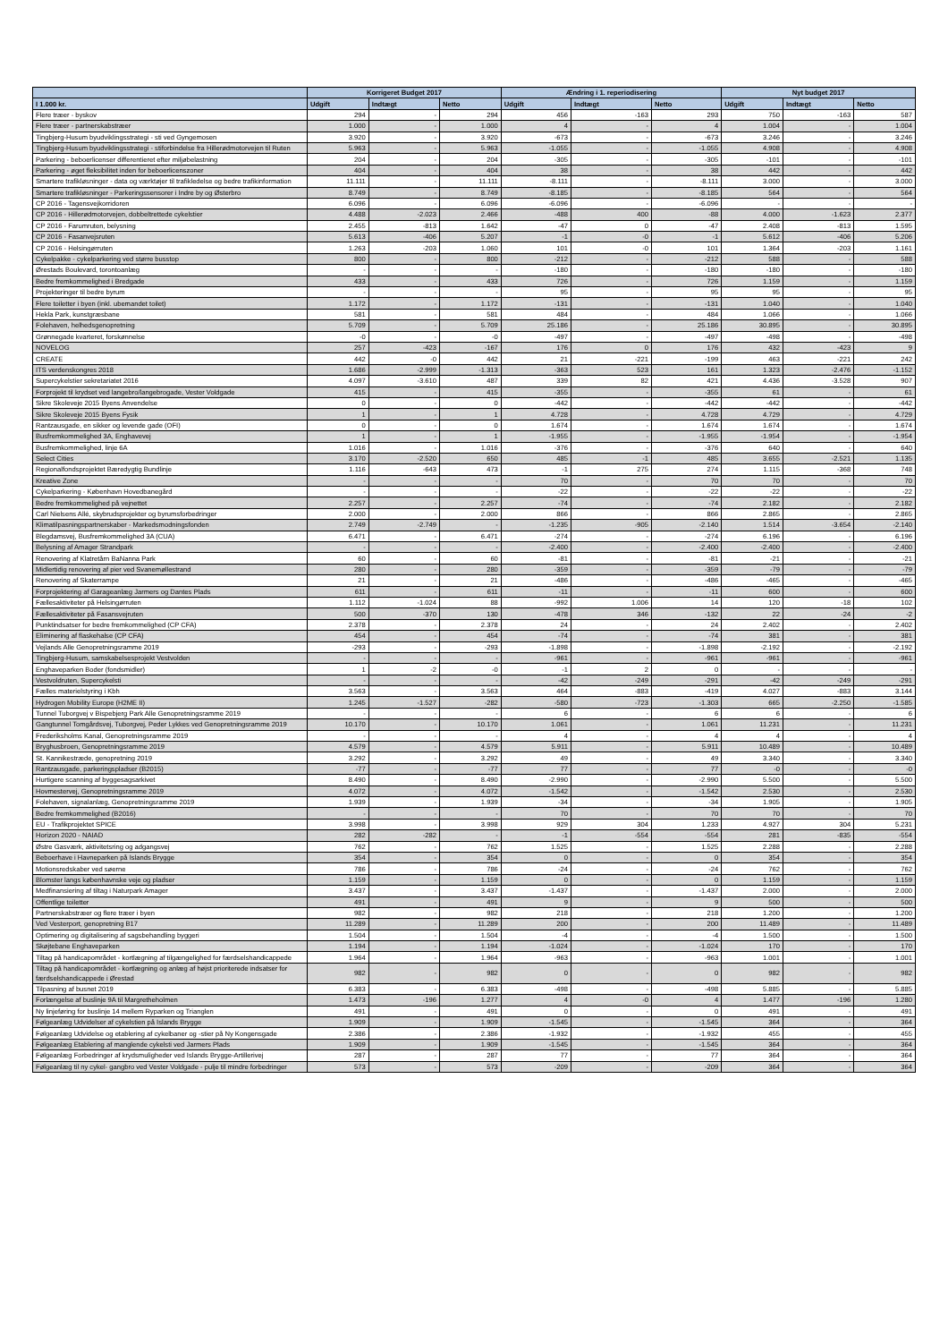| | Korrigeret Budget 2017 | | | Ændring i 1. reperiodisering | | | Nyt budget 2017 | | |
| --- | --- | --- | --- | --- | --- | --- | --- | --- | --- |
| I 1.000 kr. | Udgift | Indtægt | Netto | Udgift | Indtægt | Netto | Udgift | Indtægt | Netto |
| Flere træer - byskov | 294 | - | 294 | 456 | -163 | 293 | 750 | -163 | 587 |
| Flere træer - partnerskabstræer | 1.000 | - | 1.000 | 4 | - | 4 | 1.004 | - | 1.004 |
| Tingbjerg-Husum byudviklingsstrategi - sti ved Gyngemosen | 3.920 | - | 3.920 | -673 | - | -673 | 3.246 | - | 3.246 |
| Tingbjerg-Husum byudviklingsstrategi - stiforbindelse fra Hillerødmotorvejen til Ruten | 5.963 | - | 5.963 | -1.055 | - | -1.055 | 4.908 | - | 4.908 |
| Parkering - beboerlicenser differentieret efter miljøbelastning | 204 | - | 204 | -305 | - | -305 | -101 | - | -101 |
| Parkering - øget fleksibilitet inden for beboerlicenszoner | 404 | - | 404 | 38 | - | 38 | 442 | - | 442 |
| Smartere trafikløsninger - data og værktøjer til trafikledelse og bedre trafikinformation | 11.111 | - | 11.111 | -8.111 | - | -8.111 | 3.000 | - | 3.000 |
| Smartere trafikløsninger - Parkeringssensorer i Indre by og Østerbro | 8.749 | - | 8.749 | -8.185 | - | -8.185 | 564 | - | 564 |
| CP 2016 - Tagensvejkorridoren | 6.096 | - | 6.096 | -6.096 | - | -6.096 | - | - | - |
| CP 2016 - Hillerødmotorvejen, dobbeltrettede cykelstier | 4.488 | -2.023 | 2.466 | -488 | 400 | -88 | 4.000 | -1.623 | 2.377 |
| CP 2016 - Farumruten, belysning | 2.455 | -813 | 1.642 | -47 | 0 | -47 | 2.408 | -813 | 1.595 |
| CP 2016 - Fasanvejsruten | 5.613 | -406 | 5.207 | -1 | -0 | -1 | 5.612 | -406 | 5.206 |
| CP 2016 - Helsingørruten | 1.263 | -203 | 1.060 | 101 | -0 | 101 | 1.364 | -203 | 1.161 |
| Cykelpakke - cykelparkering ved større busstop | 800 | - | 800 | -212 | - | -212 | 588 | - | 588 |
| Ørestads Boulevard, torontoanlæg | - | - | - | -180 | - | -180 | -180 | - | -180 |
| Bedre fremkommelighed i Bredgade | 433 | - | 433 | 726 | - | 726 | 1.159 | - | 1.159 |
| Projekteringer til bedre byrum | - | - | - | 95 | - | 95 | 95 | - | 95 |
| Flere toiletter i byen (inkl. ubemandet toilet) | 1.172 | - | 1.172 | -131 | - | -131 | 1.040 | - | 1.040 |
| Hekla Park, kunstgræsbane | 581 | - | 581 | 484 | - | 484 | 1.066 | - | 1.066 |
| Folehaven, helhedsgenopretning | 5.709 | - | 5.709 | 25.186 | - | 25.186 | 30.895 | - | 30.895 |
| Grønnegade kvarteret, forskønnelse | -0 | - | -0 | -497 | - | -497 | -498 | - | -498 |
| NOVELOG | 257 | -423 | -167 | 176 | 0 | 176 | 432 | -423 | 9 |
| CREATE | 442 | -0 | 442 | 21 | -221 | -199 | 463 | -221 | 242 |
| ITS verdenskongres 2018 | 1.686 | -2.999 | -1.313 | -363 | 523 | 161 | 1.323 | -2.476 | -1.152 |
| Supercykelstier sekretariatet 2016 | 4.097 | -3.610 | 487 | 339 | 82 | 421 | 4.436 | -3.528 | 907 |
| Forprojekt til krydset ved langebro/langebrogade, Vester Voldgade | 415 | - | 415 | -355 | - | -355 | 61 | - | 61 |
| Sikre Skoleveje 2015 Byens Anvendelse | 0 | - | 0 | -442 | - | -442 | -442 | - | -442 |
| Sikre Skoleveje 2015 Byens Fysik | 1 | - | 1 | 4.728 | - | 4.728 | 4.729 | - | 4.729 |
| Rantzausgade, en sikker og levende gade (OFI) | 0 | - | 0 | 1.674 | - | 1.674 | 1.674 | - | 1.674 |
| Busfremkommelighed 3A, Enghavevej | 1 | - | 1 | -1.955 | - | -1.955 | -1.954 | - | -1.954 |
| Busfremkommelighed, linje 6A | 1.016 | - | 1.016 | -376 | - | -376 | 640 | - | 640 |
| Select Cities | 3.170 | -2.520 | 650 | 485 | -1 | 485 | 3.655 | -2.521 | 1.135 |
| Regionalfondsprojektet Bæredygtig Bundlinje | 1.116 | -643 | 473 | -1 | 275 | 274 | 1.115 | -368 | 748 |
| Kreative Zone | - | - | - | 70 | - | 70 | 70 | - | 70 |
| Cykelparkering - København Hovedbanegård | - | - | - | -22 | - | -22 | -22 | - | -22 |
| Bedre fremkommelighed på vejnettet | 2.257 | - | 2.257 | -74 | - | -74 | 2.182 | - | 2.182 |
| Carl Nielsens Allé, skybrudsprojekter og byrumsforbedringer | 2.000 | - | 2.000 | 866 | - | 866 | 2.865 | - | 2.865 |
| Klimatilpasningspartnerskaber - Markedsmodningsfonden | 2.749 | -2.749 | - | -1.235 | -905 | -2.140 | 1.514 | -3.654 | -2.140 |
| Blegdamsvej, Busfremkommelighed 3A (CUA) | 6.471 | - | 6.471 | -274 | - | -274 | 6.196 | - | 6.196 |
| Belysning af Amager Strandpark | - | - | - | -2.400 | - | -2.400 | -2.400 | - | -2.400 |
| Renovering af Klatretårn BaNanna Park | 60 | - | 60 | -81 | - | -81 | -21 | - | -21 |
| Midlertidig renovering af pier ved Svanemøllestrand | 280 | - | 280 | -359 | - | -359 | -79 | - | -79 |
| Renovering af Skaterrampe | 21 | - | 21 | -486 | - | -486 | -465 | - | -465 |
| Forprojektering af Garageanlæg Jarmers og Dantes Plads | 611 | - | 611 | -11 | - | -11 | 600 | - | 600 |
| Fællesaktiviteter på Helsingørruten | 1.112 | -1.024 | 88 | -992 | 1.006 | 14 | 120 | -18 | 102 |
| Fællesaktiviteter på Fasansvejruten | 500 | -370 | 130 | -478 | 346 | -132 | 22 | -24 | -2 |
| Punktindsatser for bedre fremkommelighed (CP CFA) | 2.378 | - | 2.378 | 24 | - | 24 | 2.402 | - | 2.402 |
| Eliminering af flaskehalse (CP CFA) | 454 | - | 454 | -74 | - | -74 | 381 | - | 381 |
| Vejlands Alle Genopretningsramme 2019 | -293 | - | -293 | -1.898 | - | -1.898 | -2.192 | - | -2.192 |
| Tingbjerg-Husum, samskabelsesprojekt Vestvolden | - | - | - | -961 | - | -961 | -961 | - | -961 |
| Enghaveparken Boder (fondsmidler) | 1 | -2 | -0 | -1 | 2 | 0 | - | - | - |
| Vestvoldruten, Supercykelsti | - | - | - | -42 | -249 | -291 | -42 | -249 | -291 |
| Fælles materielstyring i Kbh | 3.563 | - | 3.563 | 464 | -883 | -419 | 4.027 | -883 | 3.144 |
| Hydrogen Mobility Europe (H2ME II) | 1.245 | -1.527 | -282 | -580 | -723 | -1.303 | 665 | -2.250 | -1.585 |
| Tunnel Tuborgvej v Bispebjerg Park Alle Genopretningsramme 2019 | - | - | - | 6 | - | 6 | 6 | - | 6 |
| Gangtunnel Tomgårdsvej, Tuborgvej, Peder Lykkes ved Genopretningsramme 2019 | 10.170 | - | 10.170 | 1.061 | - | 1.061 | 11.231 | - | 11.231 |
| Frederiksholms Kanal, Genopretningsramme 2019 | - | - | - | 4 | - | 4 | 4 | - | 4 |
| Bryghusbroen, Genopretningsramme 2019 | 4.579 | - | 4.579 | 5.911 | - | 5.911 | 10.489 | - | 10.489 |
| St. Kannikestræde, genopretning 2019 | 3.292 | - | 3.292 | 49 | - | 49 | 3.340 | - | 3.340 |
| Rantzausgade, parkeringspladser (B2015) | -77 | - | -77 | 77 | - | 77 | -0 | - | -0 |
| Hurtigere scanning af byggesagsarkivet | 8.490 | - | 8.490 | -2.990 | - | -2.990 | 5.500 | - | 5.500 |
| Hovmestervej, Genopretningsramme 2019 | 4.072 | - | 4.072 | -1.542 | - | -1.542 | 2.530 | - | 2.530 |
| Folehaven, signalanlæg, Genopretningsramme 2019 | 1.939 | - | 1.939 | -34 | - | -34 | 1.905 | - | 1.905 |
| Bedre fremkommelighed (B2016) | - | - | - | 70 | - | 70 | 70 | - | 70 |
| EU - Trafikprojektet SPICE | 3.998 | - | 3.998 | 929 | 304 | 1.233 | 4.927 | 304 | 5.231 |
| Horizon 2020 - NAIAD | 282 | -282 | - | -1 | -554 | -554 | 281 | -835 | -554 |
| Østre Gasværk, aktivitetsring og adgangsvej | 762 | - | 762 | 1.525 | - | 1.525 | 2.288 | - | 2.288 |
| Beboerhave i Havneparken på Islands Brygge | 354 | - | 354 | 0 | - | 0 | 354 | - | 354 |
| Motionsredskaber ved søerne | 786 | - | 786 | -24 | - | -24 | 762 | - | 762 |
| Blomster langs københavnske veje og pladser | 1.159 | - | 1.159 | 0 | - | 0 | 1.159 | - | 1.159 |
| Medfinansiering af tiltag i Naturpark Amager | 3.437 | - | 3.437 | -1.437 | - | -1.437 | 2.000 | - | 2.000 |
| Offentlige toiletter | 491 | - | 491 | 9 | - | 9 | 500 | - | 500 |
| Partnerskabstræer og flere træer i byen | 982 | - | 982 | 218 | - | 218 | 1.200 | - | 1.200 |
| Ved Vesterport, genopretning B17 | 11.289 | - | 11.289 | 200 | - | 200 | 11.489 | - | 11.489 |
| Optimering og digitalisering af sagsbehandling byggeri | 1.504 | - | 1.504 | -4 | - | -4 | 1.500 | - | 1.500 |
| Skøjtebane Enghaveparken | 1.194 | - | 1.194 | -1.024 | - | -1.024 | 170 | - | 170 |
| Tiltag på handicapområdet - kortlægning af tilgængelighed for færdselshandicappede | 1.964 | - | 1.964 | -963 | - | -963 | 1.001 | - | 1.001 |
| Tiltag på handicapområdet - kortlægning og anlæg af højst prioriterede indsatser for færdselshandicappede i Ørestad | 982 | - | 982 | 0 | - | 0 | 982 | - | 982 |
| Tilpasning af busnet 2019 | 6.383 | - | 6.383 | -498 | - | -498 | 5.885 | - | 5.885 |
| Forlængelse af buslinje 9A til Margretheholmen | 1.473 | -196 | 1.277 | 4 | -0 | 4 | 1.477 | -196 | 1.280 |
| Ny linjeføring for buslinje 14 mellem Ryparken og Trianglen | 491 | - | 491 | 0 | - | 0 | 491 | - | 491 |
| Følgeanlæg Udvidelser af cykelstien på Islands Brygge | 1.909 | - | 1.909 | -1.545 | - | -1.545 | 364 | - | 364 |
| Følgeanlæg Udvidelse og etablering af cykelbaner og -stier på Ny Kongensgade | 2.386 | - | 2.386 | -1.932 | - | -1.932 | 455 | - | 455 |
| Følgeanlæg Etablering af manglende cykelsti ved Jarmers Plads | 1.909 | - | 1.909 | -1.545 | - | -1.545 | 364 | - | 364 |
| Følgeanlæg Forbedringer af krydsmuligheder ved Islands Brygge-Artillerivej | 287 | - | 287 | 77 | - | 77 | 364 | - | 364 |
| Følgeanlæg til ny cykel- gangbro ved Vester Voldgade - pulje til mindre forbedringer | 573 | - | 573 | -209 | - | -209 | 364 | - | 364 |